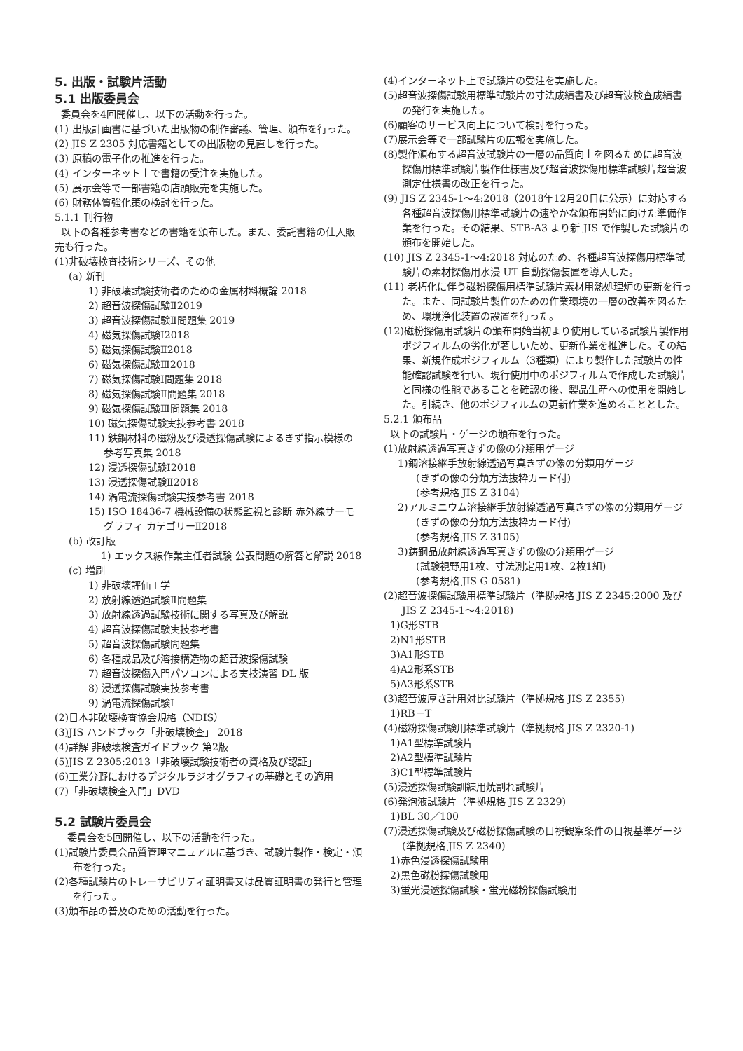5. 出版・試験片活動
5.1 出版委員会
委員会を4回開催し、以下の活動を行った。
(1) 出版計画書に基づいた出版物の制作審議、管理、頒布を行った。
(2) JIS Z 2305 対応書籍としての出版物の見直しを行った。
(3) 原稿の電子化の推進を行った。
(4) インターネット上で書籍の受注を実施した。
(5) 展示会等で一部書籍の店頭販売を実施した。
(6) 財務体質強化策の検討を行った。
5.1.1 刊行物
以下の各種参考書などの書籍を頒布した。また、委託書籍の仕入販売も行った。
(1)非破壊検査技術シリーズ、その他
(a) 新刊
1) 非破壊試験技術者のための金属材料概論 2018
2) 超音波探傷試験Ⅱ2019
3) 超音波探傷試験Ⅱ問題集 2019
4) 磁気探傷試験Ⅰ2018
5) 磁気探傷試験Ⅱ2018
6) 磁気探傷試験Ⅲ2018
7) 磁気探傷試験Ⅰ問題集 2018
8) 磁気探傷試験Ⅱ問題集 2018
9) 磁気探傷試験Ⅲ問題集 2018
10) 磁気探傷試験実技参考書 2018
11) 鉄鋼材料の磁粉及び浸透探傷試験によるきず指示模様の参考写真集 2018
12) 浸透探傷試験Ⅰ2018
13) 浸透探傷試験Ⅱ2018
14) 渦電流探傷試験実技参考書 2018
15) ISO 18436-7 機械設備の状態監視と診断 赤外線サーモグラフィ カテゴリーⅡ2018
(b) 改訂版
1) エックス線作業主任者試験 公表問題の解答と解説 2018
(c) 増刷
1) 非破壊評価工学
2) 放射線透過試験Ⅱ問題集
3) 放射線透過試験技術に関する写真及び解説
4) 超音波探傷試験実技参考書
5) 超音波探傷試験問題集
6) 各種成品及び溶接構造物の超音波探傷試験
7) 超音波探傷入門パソコンによる実技演習 DL 版
8) 浸透探傷試験実技参考書
9) 渦電流探傷試験Ⅰ
(2)日本非破壊検査協会規格（NDIS）
(3)JIS ハンドブック「非破壊検査」 2018
(4)詳解 非破壊検査ガイドブック 第2版
(5)JIS Z 2305:2013「非破壊試験技術者の資格及び認証」
(6)工業分野におけるデジタルラジオグラフィの基礎とその適用
(7)「非破壊検査入門」DVD
5.2 試験片委員会
委員会を5回開催し、以下の活動を行った。
(1)試験片委員会品質管理マニュアルに基づき、試験片製作・検定・頒布を行った。
(2)各種試験片のトレーサビリティ証明書又は品質証明書の発行と管理を行った。
(3)頒布品の普及のための活動を行った。
(4)インターネット上で試験片の受注を実施した。
(5)超音波探傷試験用標準試験片の寸法成績書及び超音波検査成績書の発行を実施した。
(6)顧客のサービス向上について検討を行った。
(7)展示会等で一部試験片の広報を実施した。
(8)製作頒布する超音波試験片の一層の品質向上を図るために超音波探傷用標準試験片製作仕様書及び超音波探傷用標準試験片超音波測定仕様書の改正を行った。
(9) JIS Z 2345-1～4:2018（2018年12月20日に公示）に対応する各種超音波探傷用標準試験片の速やかな頒布開始に向けた準備作業を行った。その結果、STB-A3 より新 JIS で作製した試験片の頒布を開始した。
(10) JIS Z 2345-1～4:2018 対応のため、各種超音波探傷用標準試験片の素材探傷用水浸 UT 自動探傷装置を導入した。
(11) 老朽化に伴う磁粉探傷用標準試験片素材用熱処理炉の更新を行った。また、同試験片製作のための作業環境の一層の改善を図るため、環境浄化装置の設置を行った。
(12)磁粉探傷用試験片の頒布開始当初より使用している試験片製作用ポジフィルムの劣化が著しいため、更新作業を推進した。その結果、新規作成ポジフィルム（3種類）により製作した試験片の性能確認試験を行い、現行使用中のポジフィルムで作成した試験片と同様の性能であることを確認の後、製品生産への使用を開始した。引続き、他のポジフィルムの更新作業を進めることとした。
5.2.1 頒布品
以下の試験片・ゲージの頒布を行った。
(1)放射線透過写真きずの像の分類用ゲージ
1)鋼溶接継手放射線透過写真きずの像の分類用ゲージ
(きずの像の分類方法抜粋カード付)
(参考規格 JIS Z 3104)
2)アルミニウム溶接継手放射線透過写真きずの像の分類用ゲージ
(きずの像の分類方法抜粋カード付)
(参考規格 JIS Z 3105)
3)鋳鋼品放射線透過写真きずの像の分類用ゲージ
(試験視野用1枚、寸法測定用1枚、2枚1組)
(参考規格 JIS G 0581)
(2)超音波探傷試験用標準試験片（準拠規格 JIS Z 2345:2000 及び JIS Z 2345-1～4:2018)
1)G形STB
2)N1形STB
3)A1形STB
4)A2形系STB
5)A3形系STB
(3)超音波厚さ計用対比試験片（準拠規格 JIS Z 2355)
1)RB－T
(4)磁粉探傷試験用標準試験片（準拠規格 JIS Z 2320-1)
1)A1型標準試験片
2)A2型標準試験片
3)C1型標準試験片
(5)浸透探傷試験訓練用焼割れ試験片
(6)発泡液試験片（準拠規格 JIS Z 2329)
1)BL 30／100
(7)浸透探傷試験及び磁粉探傷試験の目視観察条件の目視基準ゲージ(準拠規格 JIS Z 2340)
1)赤色浸透探傷試験用
2)黒色磁粉探傷試験用
3)蛍光浸透探傷試験・蛍光磁粉探傷試験用